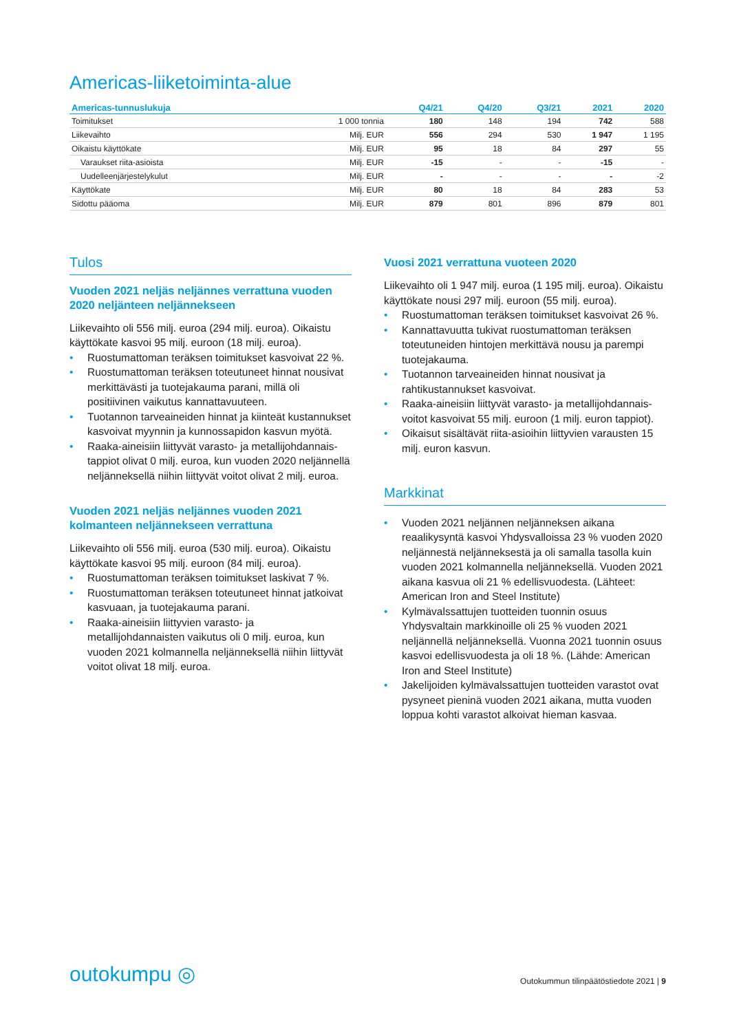Americas-liiketoiminta-alue
| Americas-tunnuslukuja | | Q4/21 | Q4/20 | Q3/21 | 2021 | 2020 |
| --- | --- | --- | --- | --- | --- | --- |
| Toimitukset | 1 000 tonnia | 180 | 148 | 194 | 742 | 588 |
| Liikevaihto | Milj. EUR | 556 | 294 | 530 | 1 947 | 1 195 |
| Oikaistu käyttökate | Milj. EUR | 95 | 18 | 84 | 297 | 55 |
| Varaukset riita-asioista | Milj. EUR | -15 | - | - | -15 | - |
| Uudelleenjärjestelykulut | Milj. EUR | - | - | - | - | -2 |
| Käyttökate | Milj. EUR | 80 | 18 | 84 | 283 | 53 |
| Sidottu pääoma | Milj. EUR | 879 | 801 | 896 | 879 | 801 |
Tulos
Vuoden 2021 neljäs neljännes verrattuna vuoden 2020 neljänteen neljännekseen
Liikevaihto oli 556 milj. euroa (294 milj. euroa). Oikaistu käyttökate kasvoi 95 milj. euroon (18 milj. euroa).
• Ruostumattoman teräksen toimitukset kasvoivat 22 %.
• Ruostumattoman teräksen toteutuneet hinnat nousivat merkittävästi ja tuotejakauma parani, millä oli positiivinen vaikutus kannattavuuteen.
• Tuotannon tarveaineiden hinnat ja kiinteät kustannukset kasvoivat myynnin ja kunnossapidon kasvun myötä.
• Raaka-aineisiin liittyvät varasto- ja metallijohdannais-tappiot olivat 0 milj. euroa, kun vuoden 2020 neljännellä neljänneksellä niihin liittyvät voitot olivat 2 milj. euroa.
Vuoden 2021 neljäs neljännes vuoden 2021 kolmanteen neljännekseen verrattuna
Liikevaihto oli 556 milj. euroa (530 milj. euroa). Oikaistu käyttökate kasvoi 95 milj. euroon (84 milj. euroa).
• Ruostumattoman teräksen toimitukset laskivat 7 %.
• Ruostumattoman teräksen toteutuneet hinnat jatkoivat kasvuaan, ja tuotejakauma parani.
• Raaka-aineisiin liittyvien varasto- ja metallijohdannaisten vaikutus oli 0 milj. euroa, kun vuoden 2021 kolmannella neljänneksellä niihin liittyvät voitot olivat 18 milj. euroa.
Vuosi 2021 verrattuna vuoteen 2020
Liikevaihto oli 1 947 milj. euroa (1 195 milj. euroa). Oikaistu käyttökate nousi 297 milj. euroon (55 milj. euroa).
• Ruostumattoman teräksen toimitukset kasvoivat 26 %.
• Kannattavuutta tukivat ruostumattoman teräksen toteutuneiden hintojen merkittävä nousu ja parempi tuotejakauma.
• Tuotannon tarveaineiden hinnat nousivat ja rahtikustannukset kasvoivat.
• Raaka-aineisiin liittyvät varasto- ja metallijohdannais-voitot kasvoivat 55 milj. euroon (1 milj. euron tappiot).
• Oikaisut sisältävät riita-asioihin liittyvien varausten 15 milj. euron kasvun.
Markkinat
• Vuoden 2021 neljännen neljänneksen aikana reaalikysyntä kasvoi Yhdysvalloissa 23 % vuoden 2020 neljännestä neljänneksestä ja oli samalla tasolla kuin vuoden 2021 kolmannella neljänneksellä. Vuoden 2021 aikana kasvua oli 21 % edellisvuodesta. (Lähteet: American Iron and Steel Institute)
• Kylmävalssattujen tuotteiden tuonnin osuus Yhdysvaltain markkinoille oli 25 % vuoden 2021 neljännellä neljänneksellä. Vuonna 2021 tuonnin osuus kasvoi edellisvuodesta ja oli 18 %. (Lähde: American Iron and Steel Institute)
• Jakelijoiden kylmävalssattujen tuotteiden varastot ovat pysyneet pieninä vuoden 2021 aikana, mutta vuoden loppua kohti varastot alkoivat hieman kasvaa.
outokumpu ◎
Outokummun tilinpäätöstiedote 2021 | 9